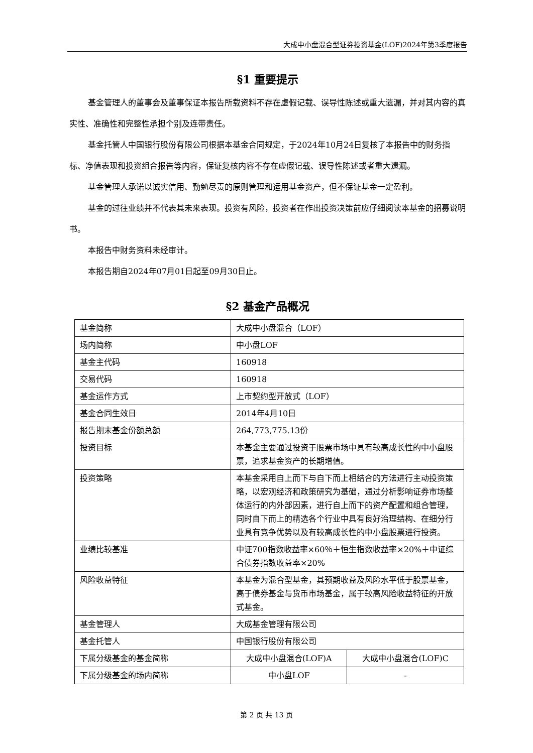大成中小盘混合型证券投资基金(LOF)2024年第3季度报告
§1 重要提示
基金管理人的董事会及董事保证本报告所载资料不存在虚假记载、误导性陈述或重大遗漏，并对其内容的真实性、准确性和完整性承担个别及连带责任。
基金托管人中国银行股份有限公司根据本基金合同规定，于2024年10月24日复核了本报告中的财务指标、净值表现和投资组合报告等内容，保证复核内容不存在虚假记载、误导性陈述或者重大遗漏。
基金管理人承诺以诚实信用、勤勉尽责的原则管理和运用基金资产，但不保证基金一定盈利。
基金的过往业绩并不代表其未来表现。投资有风险，投资者在作出投资决策前应仔细阅读本基金的招募说明书。
本报告中财务资料未经审计。
本报告期自2024年07月01日起至09月30日止。
§2 基金产品概况
| 基金简称 | 大成中小盘混合（LOF） | |
| 场内简称 | 中小盘LOF | |
| 基金主代码 | 160918 | |
| 交易代码 | 160918 | |
| 基金运作方式 | 上市契约型开放式（LOF） | |
| 基金合同生效日 | 2014年4月10日 | |
| 报告期末基金份额总额 | 264,773,775.13份 | |
| 投资目标 | 本基金主要通过投资于股票市场中具有较高成长性的中小盘股票，追求基金资产的长期增值。 | |
| 投资策略 | 本基金采用自上而下与自下而上相结合的方法进行主动投资策略，以宏观经济和政策研究为基础，通过分析影响证券市场整体运行的内外部因素，进行自上而下的资产配置和组合管理，同时自下而上的精选各个行业中具有良好治理结构、在细分行业具有竞争优势以及有较高成长性的中小盘股票进行投资。 | |
| 业绩比较基准 | 中证700指数收益率×60％＋恒生指数收益率×20%＋中证综合债券指数收益率×20% | |
| 风险收益特征 | 本基金为混合型基金，其预期收益及风险水平低于股票基金，高于债券基金与货币市场基金，属于较高风险收益特征的开放式基金。 | |
| 基金管理人 | 大成基金管理有限公司 | |
| 基金托管人 | 中国银行股份有限公司 | |
| 下属分级基金的基金简称 | 大成中小盘混合(LOF)A | 大成中小盘混合(LOF)C |
| 下属分级基金的场内简称 | 中小盘LOF | - |
第 2 页 共 13 页